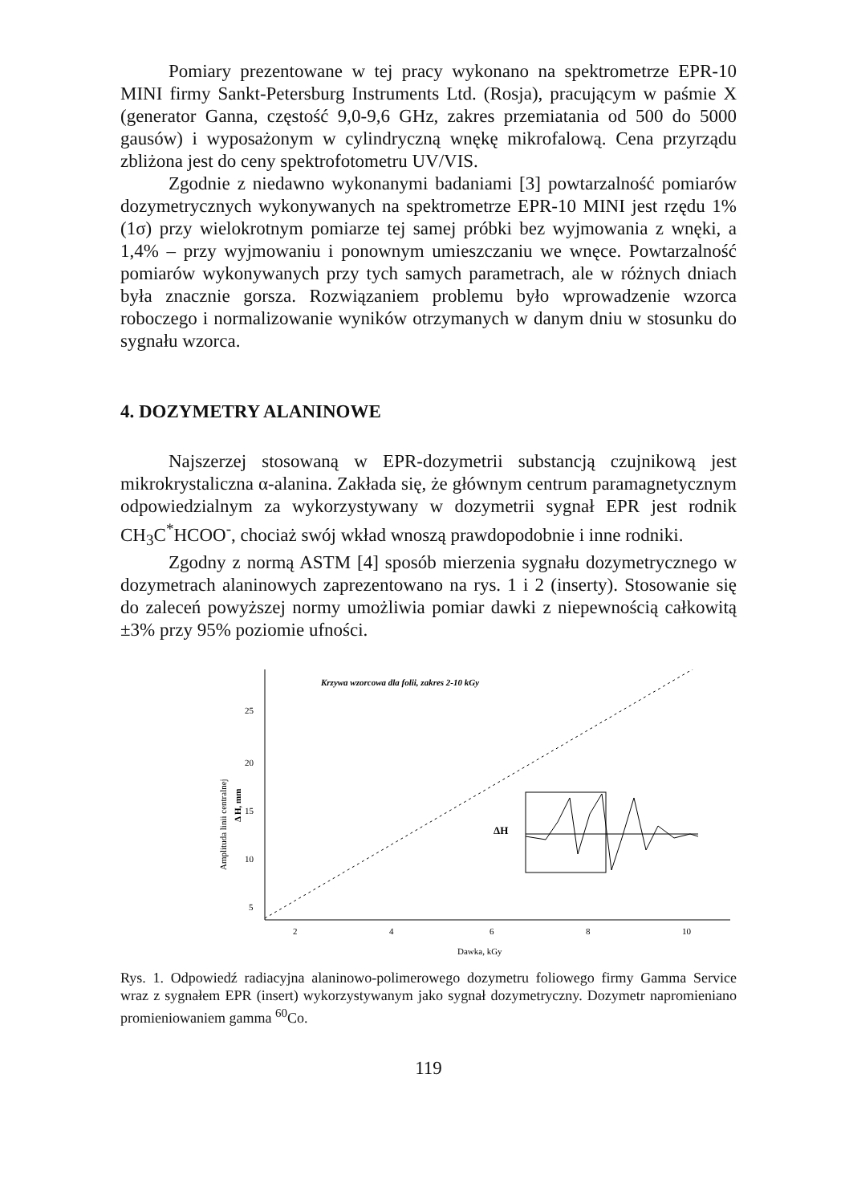Pomiary prezentowane w tej pracy wykonano na spektrometrze EPR-10 MINI firmy Sankt-Petersburg Instruments Ltd. (Rosja), pracującym w paśmie X (generator Ganna, częstość 9,0-9,6 GHz, zakres przemiatania od 500 do 5000 gausów) i wyposażonym w cylindryczną wnękę mikrofalową. Cena przyrządu zbliżona jest do ceny spektrofotometru UV/VIS.
Zgodnie z niedawno wykonanymi badaniami [3] powtarzalność pomiarów dozymetrycznych wykonywanych na spektrometrze EPR-10 MINI jest rzędu 1% (1σ) przy wielokrotnym pomiarze tej samej próbki bez wyjmowania z wnęki, a 1,4% – przy wyjmowaniu i ponownym umieszczaniu we wnęce. Powtarzalność pomiarów wykonywanych przy tych samych parametrach, ale w różnych dniach była znacznie gorsza. Rozwiązaniem problemu było wprowadzenie wzorca roboczego i normalizowanie wyników otrzymanych w danym dniu w stosunku do sygnału wzorca.
4. DOZYMETRY ALANINOWE
Najszerzej stosowaną w EPR-dozymetrii substancją czujnikową jest mikrokrystaliczna α-alanina. Zakłada się, że głównym centrum paramagnetycznym odpowiedzialnym za wykorzystywany w dozymetrii sygnał EPR jest rodnik CH<sub>3</sub>C<sup>*</sup>HCOO<sup>-</sup>, chociaż swój wkład wnoszą prawdopodobnie i inne rodniki.
Zgodny z normą ASTM [4] sposób mierzenia sygnału dozymetrycznego w dozymetrach alaninowych zaprezentowano na rys. 1 i 2 (inserty). Stosowanie się do zaleceń powyższej normy umożliwia pomiar dawki z niepewnością całkowitą ±3% przy 95% poziomie ufności.
Krzywa wzorcowa dla folii, zakres 2-10 kGy
25
20
15
10
5
2
4
6
8
10
Dawka, kGy
Amplituda linii centralnej
Δ H, mm
ΔH
Rys. 1. Odpowiedź radiacyjna alaninowo-polimerowego dozymetru foliowego firmy Gamma Service wraz z sygnałem EPR (insert) wykorzystywanym jako sygnał dozymetryczny. Dozymetr napromieniano promieniowaniem gamma <sup>60</sup>Co.
119